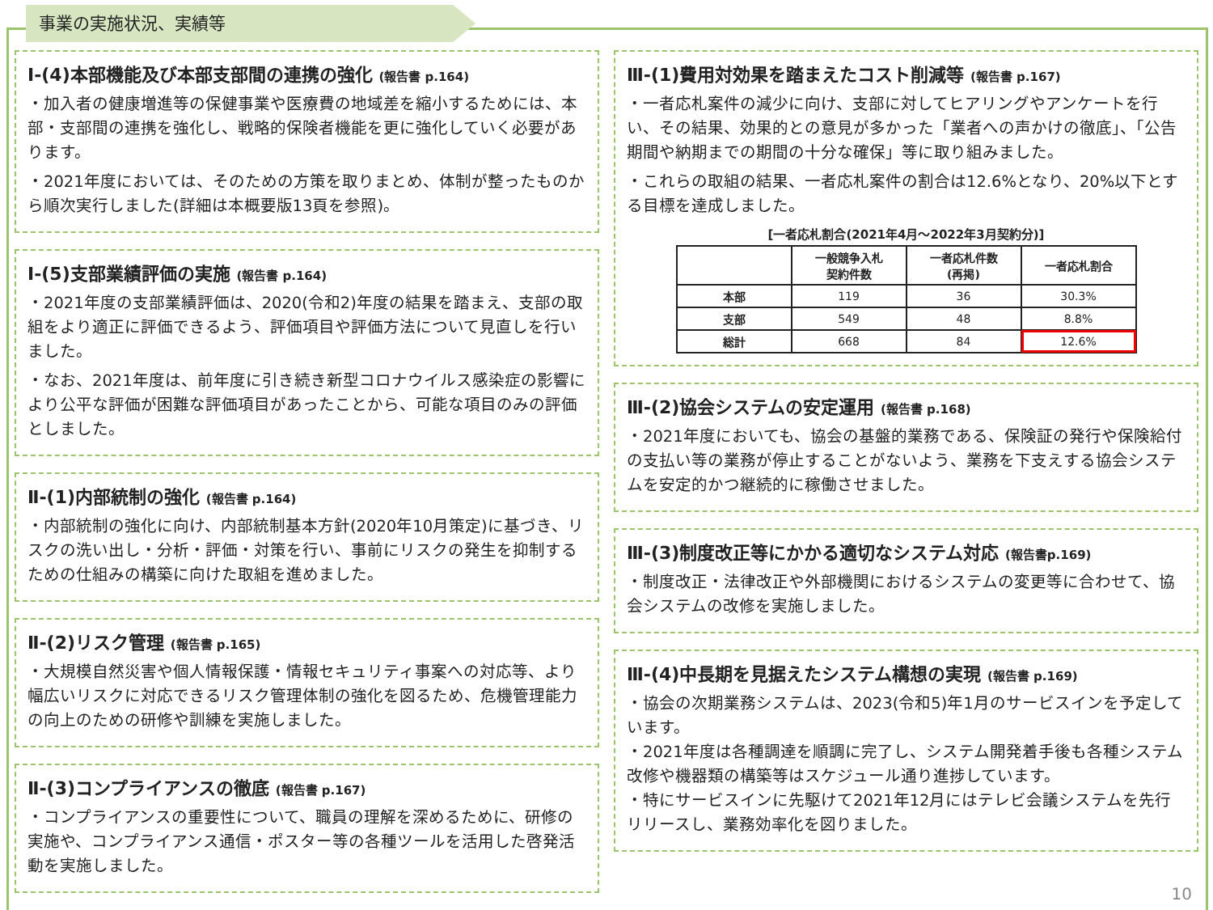事業の実施状況、実績等
Ⅰ-(4)本部機能及び本部支部間の連携の強化 (報告書 p.164)
・加入者の健康増進等の保健事業や医療費の地域差を縮小するためには、本部・支部間の連携を強化し、戦略的保険者機能を更に強化していく必要があります。
・2021年度においては、そのための方策を取りまとめ、体制が整ったものから順次実行しました(詳細は本概要版13頁を参照)。
Ⅰ-(5)支部業績評価の実施 (報告書 p.164)
・2021年度の支部業績評価は、2020(令和2)年度の結果を踏まえ、支部の取組をより適正に評価できるよう、評価項目や評価方法について見直しを行いました。
・なお、2021年度は、前年度に引き続き新型コロナウイルス感染症の影響により公平な評価が困難な評価項目があったことから、可能な項目のみの評価としました。
Ⅱ-(1)内部統制の強化 (報告書 p.164)
・内部統制の強化に向け、内部統制基本方針(2020年10月策定)に基づき、リスクの洗い出し・分析・評価・対策を行い、事前にリスクの発生を抑制するための仕組みの構築に向けた取組を進めました。
Ⅱ-(2)リスク管理 (報告書 p.165)
・大規模自然災害や個人情報保護・情報セキュリティ事案への対応等、より幅広いリスクに対応できるリスク管理体制の強化を図るため、危機管理能力の向上のための研修や訓練を実施しました。
Ⅱ-(3)コンプライアンスの徹底 (報告書 p.167)
・コンプライアンスの重要性について、職員の理解を深めるために、研修の実施や、コンプライアンス通信・ポスター等の各種ツールを活用した啓発活動を実施しました。
Ⅲ-(1)費用対効果を踏まえたコスト削減等 (報告書 p.167)
・一者応札案件の減少に向け、支部に対してヒアリングやアンケートを行い、その結果、効果的との意見が多かった「業者への声かけの徹底」、「公告期間や納期までの期間の十分な確保」等に取り組みました。
・これらの取組の結果、一者応札案件の割合は12.6%となり、20%以下とする目標を達成しました。
[一者応札割合(2021年4月～2022年3月契約分)]
| | 一般競争入札 契約件数 | 一者応札件数 (再掲) | 一者応札割合 |
| --- | --- | --- | --- |
| 本部 | 119 | 36 | 30.3% |
| 支部 | 549 | 48 | 8.8% |
| 総計 | 668 | 84 | 12.6% |
Ⅲ-(2)協会システムの安定運用 (報告書 p.168)
・2021年度においても、協会の基盤的業務である、保険証の発行や保険給付の支払い等の業務が停止することがないよう、業務を下支えする協会システムを安定的かつ継続的に稼働させました。
Ⅲ-(3)制度改正等にかかる適切なシステム対応 (報告書p.169)
・制度改正・法律改正や外部機関におけるシステムの変更等に合わせて、協会システムの改修を実施しました。
Ⅲ-(4)中長期を見据えたシステム構想の実現 (報告書 p.169)
・協会の次期業務システムは、2023(令和5)年1月のサービスインを予定しています。
・2021年度は各種調達を順調に完了し、システム開発着手後も各種システム改修や機器類の構築等はスケジュール通り進捗しています。
・特にサービスインに先駆けて2021年12月にはテレビ会議システムを先行リリースし、業務効率化を図りました。
10